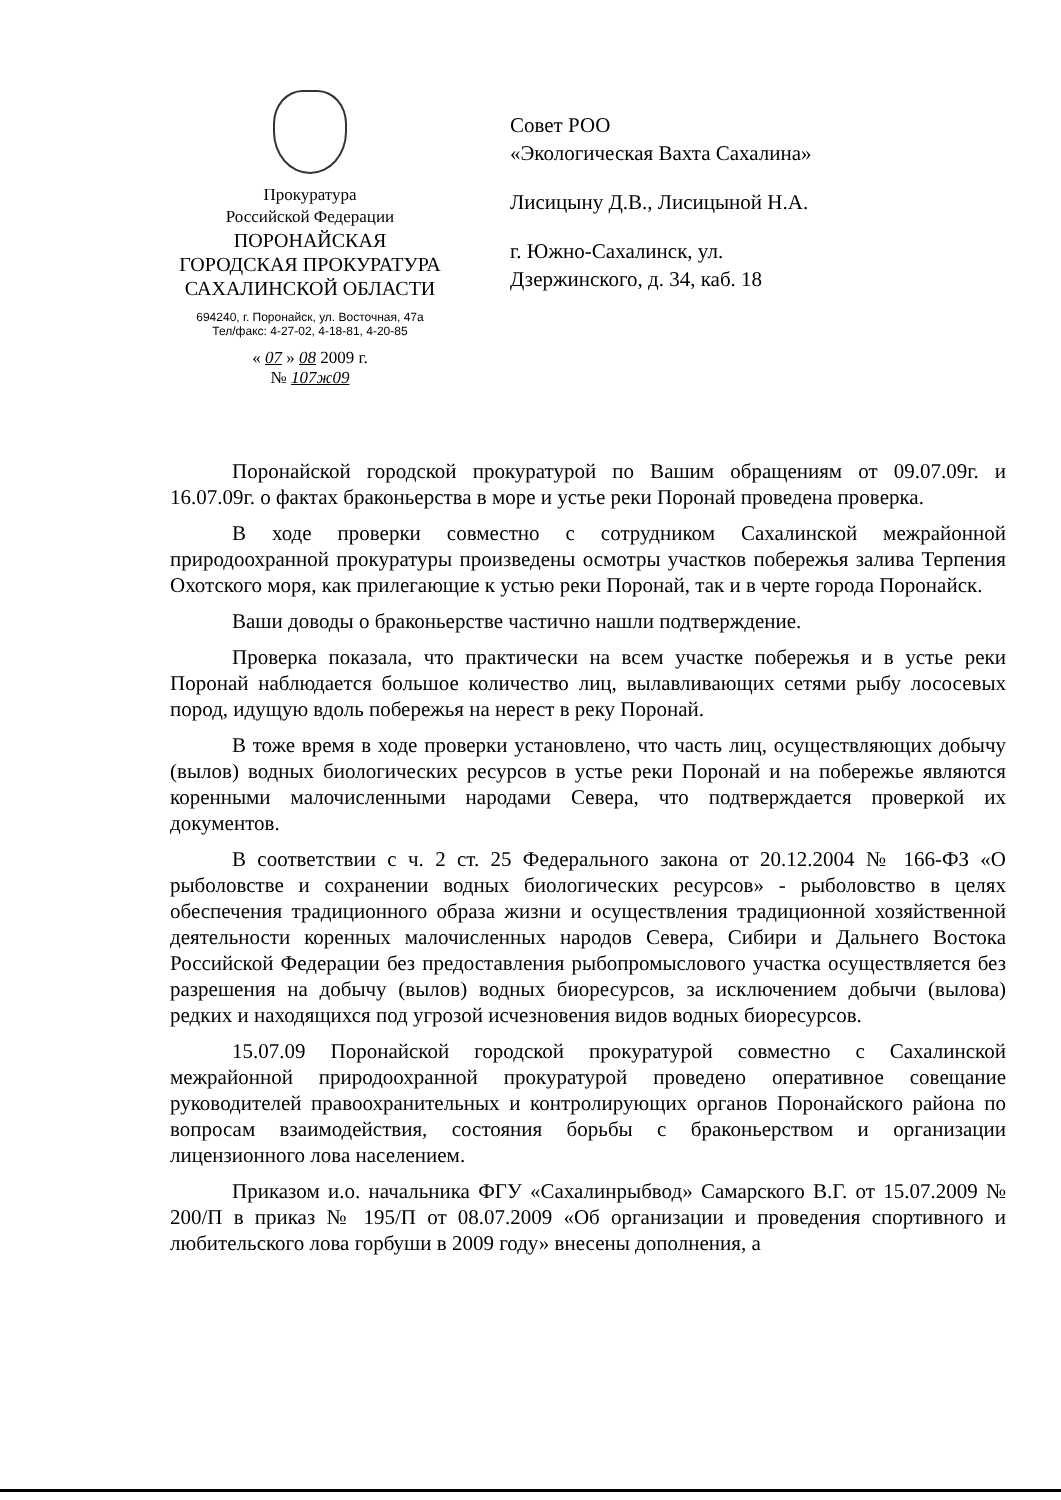Прокуратура
Российской Федерации
ПОРОНАЙСКАЯ
ГОРОДСКАЯ ПРОКУРАТУРА
САХАЛИНСКОЙ ОБЛАСТИ
694240, г. Поронайск, ул. Восточная, 47а
Тел/факс: 4-27-02, 4-18-81, 4-20-85
« 07 » 08 2009 г.
№ 107ж09
Совет РОО
«Экологическая Вахта Сахалина»
Лисицыну Д.В., Лисицыной Н.А.
г. Южно-Сахалинск, ул.
Дзержинского, д. 34, каб. 18
Поронайской городской прокуратурой по Вашим обращениям от 09.07.09г. и 16.07.09г. о фактах браконьерства в море и устье реки Поронай проведена проверка.
В ходе проверки совместно с сотрудником Сахалинской межрайонной природоохранной прокуратуры произведены осмотры участков побережья залива Терпения Охотского моря, как прилегающие к устью реки Поронай, так и в черте города Поронайск.
Ваши доводы о браконьерстве частично нашли подтверждение.
Проверка показала, что практически на всем участке побережья и в устье реки Поронай наблюдается большое количество лиц, вылавливающих сетями рыбу лососевых пород, идущую вдоль побережья на нерест в реку Поронай.
В тоже время в ходе проверки установлено, что часть лиц, осуществляющих добычу (вылов) водных биологических ресурсов в устье реки Поронай и на побережье являются коренными малочисленными народами Севера, что подтверждается проверкой их документов.
В соответствии с ч. 2 ст. 25 Федерального закона от 20.12.2004 № 166-ФЗ «О рыболовстве и сохранении водных биологических ресурсов» - рыболовство в целях обеспечения традиционного образа жизни и осуществления традиционной хозяйственной деятельности коренных малочисленных народов Севера, Сибири и Дальнего Востока Российской Федерации без предоставления рыбопромыслового участка осуществляется без разрешения на добычу (вылов) водных биоресурсов, за исключением добычи (вылова) редких и находящихся под угрозой исчезновения видов водных биоресурсов.
15.07.09 Поронайской городской прокуратурой совместно с Сахалинской межрайонной природоохранной прокуратурой проведено оперативное совещание руководителей правоохранительных и контролирующих органов Поронайского района по вопросам взаимодействия, состояния борьбы с браконьерством и организации лицензионного лова населением.
Приказом и.о. начальника ФГУ «Сахалинрыбвод» Самарского В.Г. от 15.07.2009 № 200/П в приказ № 195/П от 08.07.2009 «Об организации и проведения спортивного и любительского лова горбуши в 2009 году» внесены дополнения, а